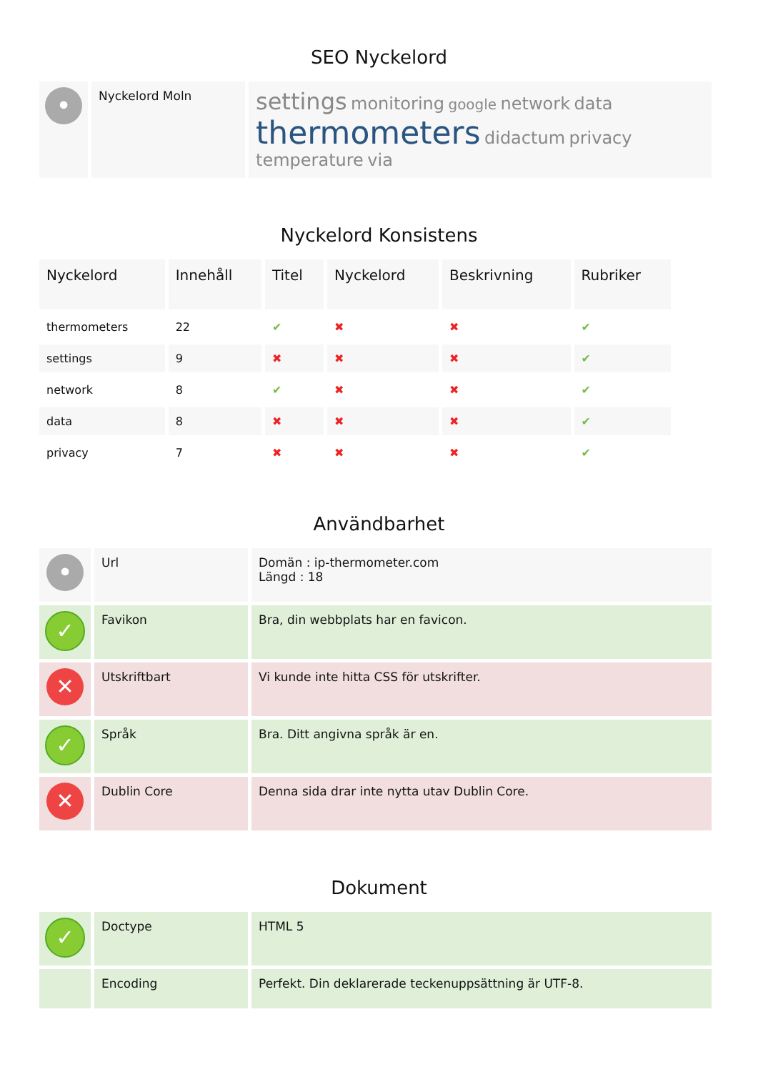SEO Nyckelord
| • | Nyckelord Moln | settings monitoring google network data thermometers didactum privacy temperature via |
Nyckelord Konsistens
| Nyckelord | Innehåll | Titel | Nyckelord | Beskrivning | Rubriker |
| --- | --- | --- | --- | --- | --- |
| thermometers | 22 | ✔ | ✖ | ✖ | ✔ |
| settings | 9 | ✖ | ✖ | ✖ | ✔ |
| network | 8 | ✔ | ✖ | ✖ | ✔ |
| data | 8 | ✖ | ✖ | ✖ | ✔ |
| privacy | 7 | ✖ | ✖ | ✖ | ✔ |
Användbarhet
| • | Url | Domän : ip-thermometer.com Längd : 18 |
| ✓ | Favikon | Bra, din webbplats har en favicon. |
| ✕ | Utskriftbart | Vi kunde inte hitta CSS för utskrifter. |
| ✓ | Språk | Bra. Ditt angivna språk är en. |
| ✕ | Dublin Core | Denna sida drar inte nytta utav Dublin Core. |
Dokument
| ✓ | Doctype | HTML 5 |
| | Encoding | Perfekt. Din deklarerade teckenuppsättning är UTF-8. |